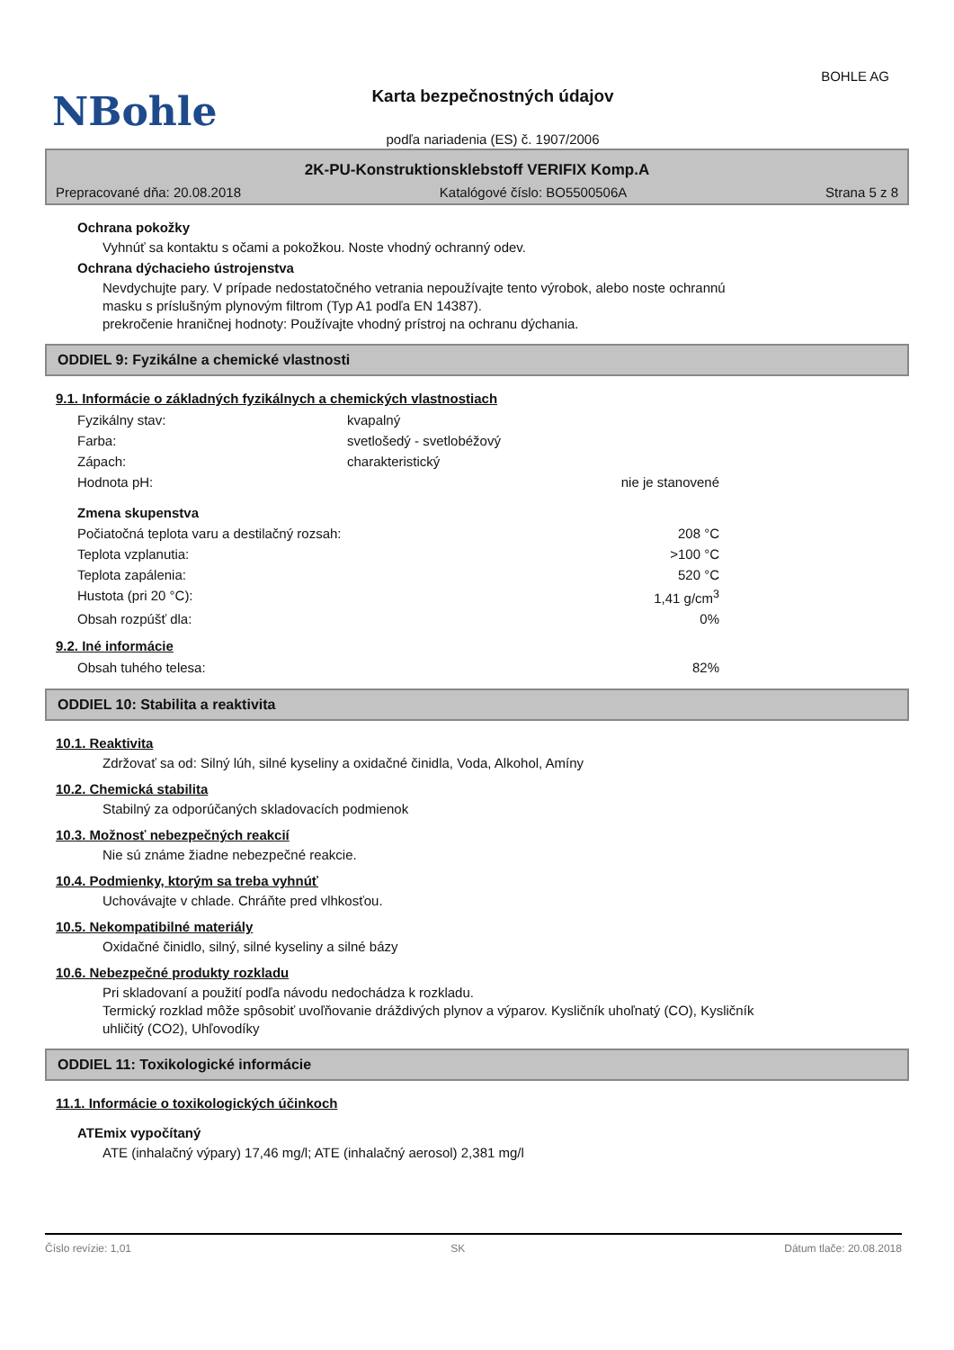BOHLE AG
NBohle
Karta bezpečnostných údajov
podľa nariadenia (ES) č. 1907/2006
2K-PU-Konstruktionsklebstoff VERIFIX Komp.A
Prepracované dňa: 20.08.2018 Katalógové číslo: BO5500506A Strana 5 z 8
Ochrana pokožky
Vyhnúť sa kontaktu s očami a pokožkou. Noste vhodný ochranný odev.
Ochrana dýchacieho ústrojenstva
Nevdychujte pary. V prípade nedostatočného vetrania nepoužívajte tento výrobok, alebo noste ochrannú
masku s príslušným plynovým filtrom (Typ A1 podľa EN 14387).
prekročenie hraničnej hodnoty: Používajte vhodný prístroj na ochranu dýchania.
ODDIEL 9: Fyzikálne a chemické vlastnosti
9.1. Informácie o základných fyzikálnych a chemických vlastnostiach
| Fyzikálny stav: | kvapalný | |
| Farba: | svetlošedý - svetlobéžový | |
| Zápach: | charakteristický | |
| Hodnota pH: | | nie je stanovené |
| Zmena skupenstva | | |
| Počiatočná teplota varu a destilačný rozsah: | | 208 °C |
| Teplota vzplanutia: | | >100 °C |
| Teplota zapálenia: | | 520 °C |
| Hustota (pri 20 °C): | | 1,41 g/cm<sup>3</sup> |
| Obsah rozpúšť dla: | | 0% |
9.2. Iné informácie
| Obsah tuhého telesa: | 82% |
ODDIEL 10: Stabilita a reaktivita
10.1. Reaktivita
Zdržovať sa od: Silný lúh, silné kyseliny a oxidačné činidla, Voda, Alkohol, Amíny
10.2. Chemická stabilita
Stabilný za odporúčaných skladovacích podmienok
10.3. Možnosť nebezpečných reakcií
Nie sú známe žiadne nebezpečné reakcie.
10.4. Podmienky, ktorým sa treba vyhnúť
Uchovávajte v chlade. Chráňte pred vlhkosťou.
10.5. Nekompatibilné materiály
Oxidačné činidlo, silný, silné kyseliny a silné bázy
10.6. Nebezpečné produkty rozkladu
Pri skladovaní a použití podľa návodu nedochádza k rozkladu.
Termický rozklad môže spôsobiť uvoľňovanie dráždivých plynov a výparov. Kysličník uhoľnatý (CO), Kysličník
uhličitý (CO2), Uhľovodíky
ODDIEL 11: Toxikologické informácie
11.1. Informácie o toxikologických účinkoch
ATEmix vypočítaný
ATE (inhalačný výpary) 17,46 mg/l; ATE (inhalačný aerosol) 2,381 mg/l
Číslo revízie: 1,01 SK Dátum tlače: 20.08.2018